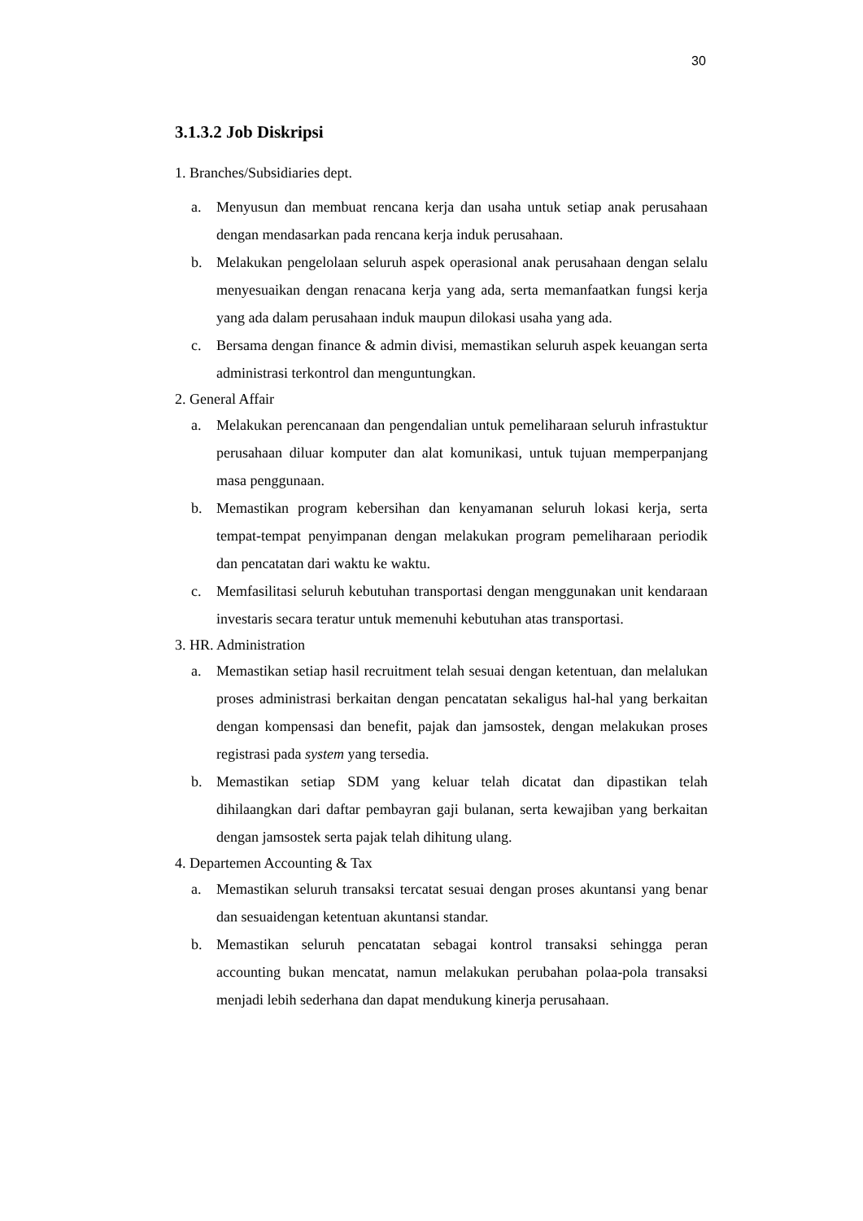30
3.1.3.2 Job Diskripsi
1. Branches/Subsidiaries dept.
a. Menyusun dan membuat rencana kerja dan usaha untuk setiap anak perusahaan dengan mendasarkan pada rencana kerja induk perusahaan.
b. Melakukan pengelolaan seluruh aspek operasional anak perusahaan dengan selalu menyesuaikan dengan renacana kerja yang ada, serta memanfaatkan fungsi kerja yang ada dalam perusahaan induk maupun dilokasi usaha yang ada.
c. Bersama dengan finance & admin divisi, memastikan seluruh aspek keuangan serta administrasi terkontrol dan menguntungkan.
2. General Affair
a. Melakukan perencanaan dan pengendalian untuk pemeliharaan seluruh infrastuktur perusahaan diluar komputer dan alat komunikasi, untuk tujuan memperpanjang masa penggunaan.
b. Memastikan program kebersihan dan kenyamanan seluruh lokasi kerja, serta tempat-tempat penyimpanan dengan melakukan program pemeliharaan periodik dan pencatatan dari waktu ke waktu.
c. Memfasilitasi seluruh kebutuhan transportasi dengan menggunakan unit kendaraan investaris secara teratur untuk memenuhi kebutuhan atas transportasi.
3. HR. Administration
a. Memastikan setiap hasil recruitment telah sesuai dengan ketentuan, dan melalukan proses administrasi berkaitan dengan pencatatan sekaligus hal-hal yang berkaitan dengan kompensasi dan benefit, pajak dan jamsostek, dengan melakukan proses registrasi pada system yang tersedia.
b. Memastikan setiap SDM yang keluar telah dicatat dan dipastikan telah dihilaangkan dari daftar pembayran gaji bulanan, serta kewajiban yang berkaitan dengan jamsostek serta pajak telah dihitung ulang.
4. Departemen Accounting & Tax
a. Memastikan seluruh transaksi tercatat sesuai dengan proses akuntansi yang benar dan sesuaidengan ketentuan akuntansi standar.
b. Memastikan seluruh pencatatan sebagai kontrol transaksi sehingga peran accounting bukan mencatat, namun melakukan perubahan polaa-pola transaksi menjadi lebih sederhana dan dapat mendukung kinerja perusahaan.